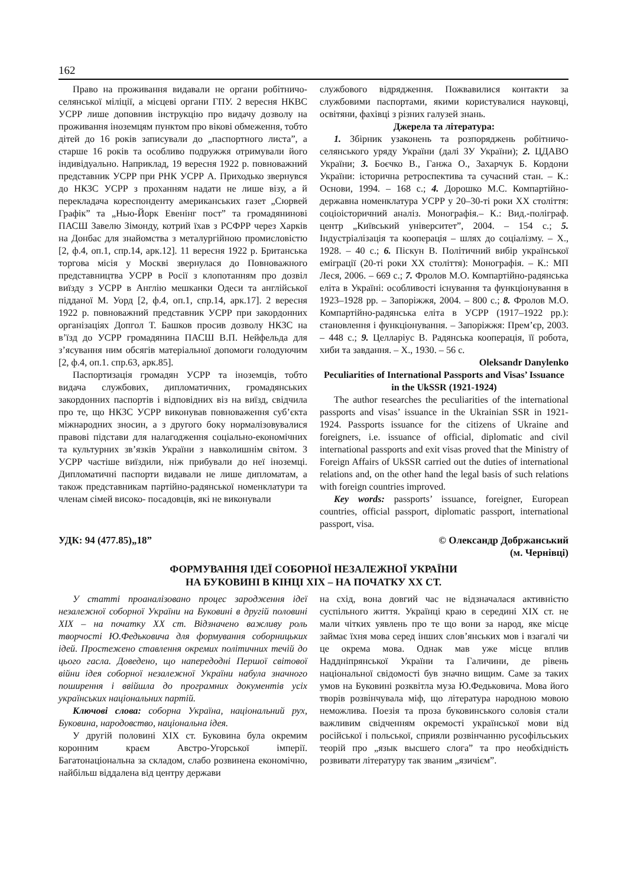162
Право на проживання видавали не органи робітничо-селянської міліції, а місцеві органи ГПУ. 2 вересня НКВС УСРР лише доповнив інструкцію про видачу дозволу на проживання іноземцям пунктом про вікові обмеження, тобто дітей до 16 років записували до „паспортного листа”, а старше 16 років та особливо подружжя отримували його індивідуально. Наприклад, 19 вересня 1922 р. повноважний представник УСРР при РНК УСРР А. Приходько звернувся до НКЗС УСРР з проханням надати не лише візу, а й перекладача кореспонденту американських газет „Сюрвей Графік” та „Нью-Йорк Евенінг пост” та громадянинові ПАСШ Завелю Зімонду, котрий їхав з РСФРР через Харків на Донбас для знайомства з металургійною промисловістю [2, ф.4, оп.1, спр.14, арк.12]. 11 вересня 1922 р. Британська торгова місія у Москві звернулася до Повноважного представництва УСРР в Росії з клопотанням про дозвіл виїзду з УСРР в Англію мешканки Одеси та англійської підданої М. Уорд [2, ф.4, оп.1, спр.14, арк.17]. 2 вересня 1922 р. повноважний представник УСРР при закордонних організаціях Допгол Т. Башков просив дозволу НКЗС на в’їзд до УСРР громадянина ПАСШ В.П. Нейфельда для з’ясування ним обсягів матеріальної допомоги голодуючим [2, ф.4, оп.1. спр.63, арк.85].
Паспортизація громадян УСРР та іноземців, тобто видача службових, дипломатичних, громадянських закордонних паспортів і відповідних віз на виїзд, свідчила про те, що НКЗС УСРР виконував повноваження суб’єкта міжнародних зносин, а з другого боку нормалізовувалися правові підстави для налагодження соціально-економічних та культурних зв’язків України з навколишнім світом. З УСРР частіше виїздили, ніж прибували до неї іноземці. Дипломатичні паспорти видавали не лише дипломатам, а також представникам партійно-радянської номенклатури та членам сімей високо- посадовців, які не виконували
службового відрядження. Пожвавилися контакти за службовими паспортами, якими користувалися науковці, освітяни, фахівці з різних галузей знань.
Джерела та література:
1. Збірник узаконень та розпоряджень робітничо-селянського уряду України (далі ЗУ України); 2. ЦДАВО України; 3. Боєчко В., Ганжа О., Захарчук Б. Кордони України: історична ретроспектива та сучасний стан. – К.: Основи, 1994. – 168 с.; 4. Дорошко М.С. Компартійно-державна номенклатура УСРР у 20–30-ті роки XX століття: соціоісторичний аналіз. Монографія.– К.: Вид.-поліграф. центр „Київський університет”, 2004. – 154 с.; 5. Індустріалізація та кооперація – шлях до соціалізму. – Х., 1928. – 40 с.; 6. Піскун В. Політичний вибір української еміграції (20-ті роки XX століття): Монографія. – К.: МП Леся, 2006. – 669 с.; 7. Фролов М.О. Компартійно-радянська еліта в Україні: особливості існування та функціонування в 1923–1928 рр. – Запоріжжя, 2004. – 800 с.; 8. Фролов М.О. Компартійно-радянська еліта в УСРР (1917–1922 рр.): становлення і функціонування. – Запоріжжя: Прем’єр, 2003. – 448 с.; 9. Целларіус В. Радянська кооперація, її робота, хиби та завдання. – Х., 1930. – 56 с.
Oleksandr Danylenko
Peculiarities of International Passports and Visas’ Issuance in the UkSSR (1921-1924)
The author researches the peculiarities of the international passports and visas’ issuance in the Ukrainian SSR in 1921-1924. Passports issuance for the citizens of Ukraine and foreigners, i.e. issuance of official, diplomatic and civil international passports and exit visas proved that the Ministry of Foreign Affairs of UkSSR carried out the duties of international relations and, on the other hand the legal basis of such relations with foreign countries improved.
Key words: passports’ issuance, foreigner, European countries, official passport, diplomatic passport, international passport, visa.
УДК: 94 (477.85)„18” © Олександр Добржанський
(м. Чернівці)
ФОРМУВАННЯ ІДЕЇ СОБОРНОЇ НЕЗАЛЕЖНОЇ УКРАЇНИ
НА БУКОВИНІ В КІНЦІ ХІХ – НА ПОЧАТКУ ХХ СТ.
У статті проаналізовано процес зародження ідеї незалежної соборної України на Буковині в другій половині ХІХ – на початку ХХ ст. Відзначено важливу роль творчості Ю.Федьковича для формування соборницьких ідей. Простежено ставлення окремих політичних течій до цього гасла. Доведено, що напередодні Першої світової війни ідея соборної незалежної України набула значного поширення і ввійшла до програмних документів усіх українських національних партій.
Ключові слова: соборна Україна, національний рух, Буковина, народовство, національна ідея.
У другій половині ХІХ ст. Буковина була окремим коронним краєм Австро-Угорської імперії. Багатонаціональна за складом, слабо розвинена економічно, найбільш віддалена від центру держави
на схід, вона довгий час не відзначалася активністю суспільного життя. Українці краю в середині ХІХ ст. не мали чітких уявлень про те що вони за народ, яке місце займає їхня мова серед інших слов’янських мов і взагалі чи це окрема мова. Однак мав уже місце вплив Наддніпрянської України та Галичини, де рівень національної свідомості був значно вищим. Саме за таких умов на Буковині розквітла муза Ю.Федьковича. Мова його творів розвінчувала міф, що література народною мовою неможлива. Поезія та проза буковинського соловія стали важливим свідченням окремості української мови від російської і польської, сприяли розвінчанню русофільських теорій про „язык высшего слога” та про необхідність розвивати літературу так званим „язичієм”.